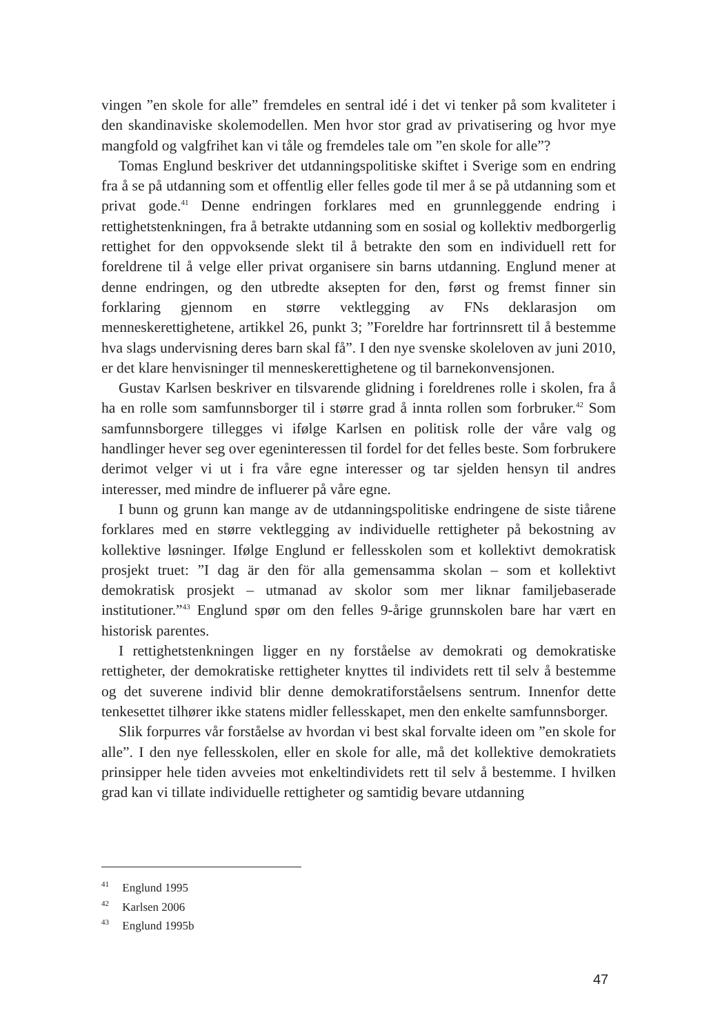vingen ”en skole for alle” fremdeles en sentral idé i det vi tenker på som kvaliteter i den skandinaviske skolemodellen. Men hvor stor grad av privatisering og hvor mye mangfold og valgfrihet kan vi tåle og fremdeles tale om ”en skole for alle”?
Tomas Englund beskriver det utdanningspolitiske skiftet i Sverige som en endring fra å se på utdanning som et offentlig eller felles gode til mer å se på utdanning som et privat gode.<sup>41</sup> Denne endringen forklares med en grunnleggende endring i rettighetstenkningen, fra å betrakte utdanning som en sosial og kollektiv medborgerlig rettighet for den oppvoksende slekt til å betrakte den som en individuell rett for foreldrene til å velge eller privat organisere sin barns utdanning. Englund mener at denne endringen, og den utbredte aksepten for den, først og fremst finner sin forklaring gjennom en større vektlegging av FNs deklarasjon om menneskerettighetene, artikkel 26, punkt 3; ”Foreldre har fortrinnsrett til å bestemme hva slags undervisning deres barn skal få”. I den nye svenske skoleloven av juni 2010, er det klare henvisninger til menneskerettighetene og til barnekonvensjonen.
Gustav Karlsen beskriver en tilsvarende glidning i foreldrenes rolle i skolen, fra å ha en rolle som samfunnsborger til i større grad å innta rollen som forbruker.<sup>42</sup> Som samfunnsborgere tillegges vi ifølge Karlsen en politisk rolle der våre valg og handlinger hever seg over egeninteressen til fordel for det felles beste. Som forbrukere derimot velger vi ut i fra våre egne interesser og tar sjelden hensyn til andres interesser, med mindre de influerer på våre egne.
I bunn og grunn kan mange av de utdanningspolitiske endringene de siste tiårene forklares med en større vektlegging av individuelle rettigheter på bekostning av kollektive løsninger. Ifølge Englund er fellesskolen som et kollektivt demokratisk prosjekt truet: ”I dag är den för alla gemensamma skolan – som et kollektivt demokratisk prosjekt – utmanad av skolor som mer liknar familjebaserade institutioner.”<sup>43</sup> Englund spør om den felles 9-årige grunnskolen bare har vært en historisk parentes.
I rettighetstenkningen ligger en ny forståelse av demokrati og demokratiske rettigheter, der demokratiske rettigheter knyttes til individets rett til selv å bestemme og det suverene individ blir denne demokratiforståelsens sentrum. Innenfor dette tenkesettet tilhører ikke statens midler fellesskapet, men den enkelte samfunnsborger.
Slik forpurres vår forståelse av hvordan vi best skal forvalte ideen om ”en skole for alle”. I den nye fellesskolen, eller en skole for alle, må det kollektive demokratiets prinsipper hele tiden avveies mot enkeltindividets rett til selv å bestemme. I hvilken grad kan vi tillate individuelle rettigheter og samtidig bevare utdanning
41 Englund 1995
42 Karlsen 2006
43 Englund 1995b
47